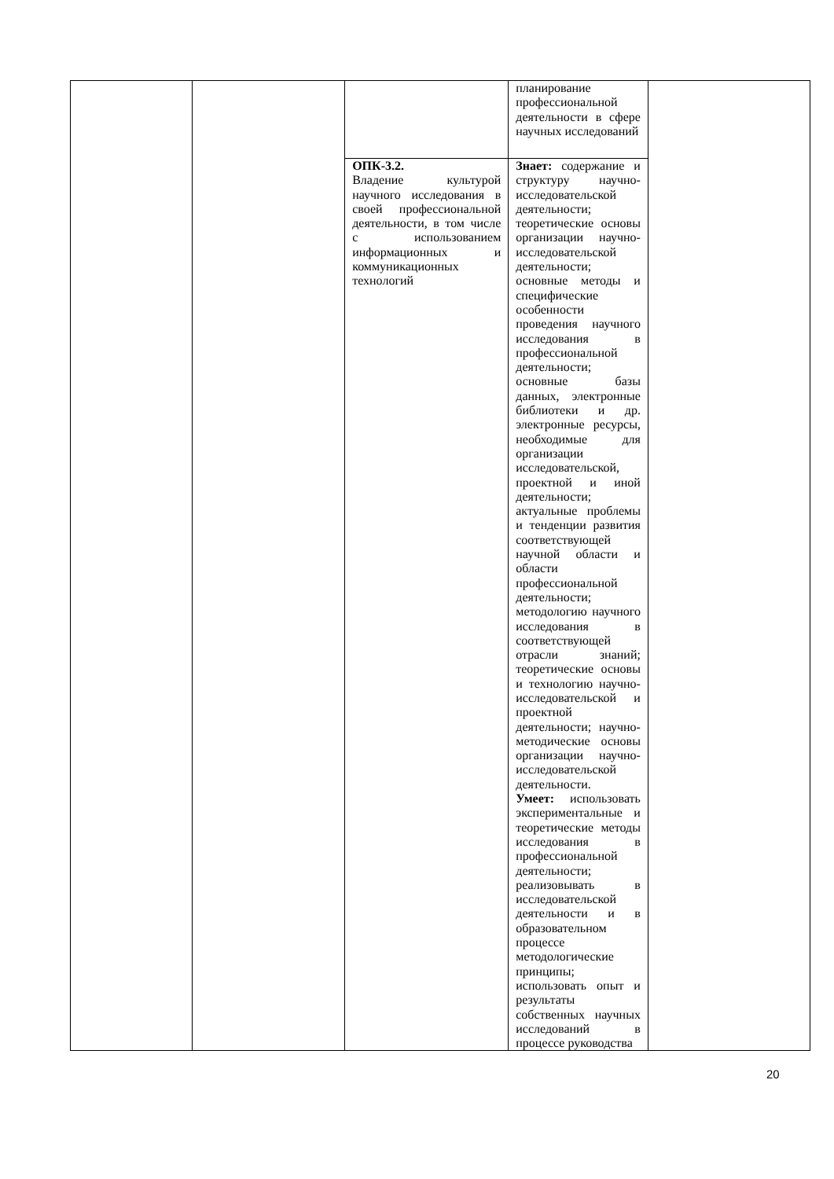| | | | планирование профессиональной деятельности в сфере научных исследований | |
| | | ОПК-3.2. Владение культурой научного исследования в своей профессиональной деятельности, в том числе с использованием информационных и коммуникационных технологий | Знает: содержание и структуру научно-исследовательской деятельности; теоретические основы организации научно-исследовательской деятельности; основные методы и специфические особенности проведения научного исследования в профессиональной деятельности; основные базы данных, электронные библиотеки и др. электронные ресурсы, необходимые для организации исследовательской, проектной и иной деятельности; актуальные проблемы и тенденции развития соответствующей научной области и области профессиональной деятельности; методологию научного исследования в соответствующей отрасли знаний; теоретические основы и технологию научно-исследовательской и проектной деятельности; научно-методические основы организации научно-исследовательской деятельности. Умеет: использовать экспериментальные и теоретические методы исследования в профессиональной деятельности; реализовывать в исследовательской деятельности и в образовательном процессе методологические принципы; использовать опыт и результаты собственных научных исследований в процессе руководства | |
20